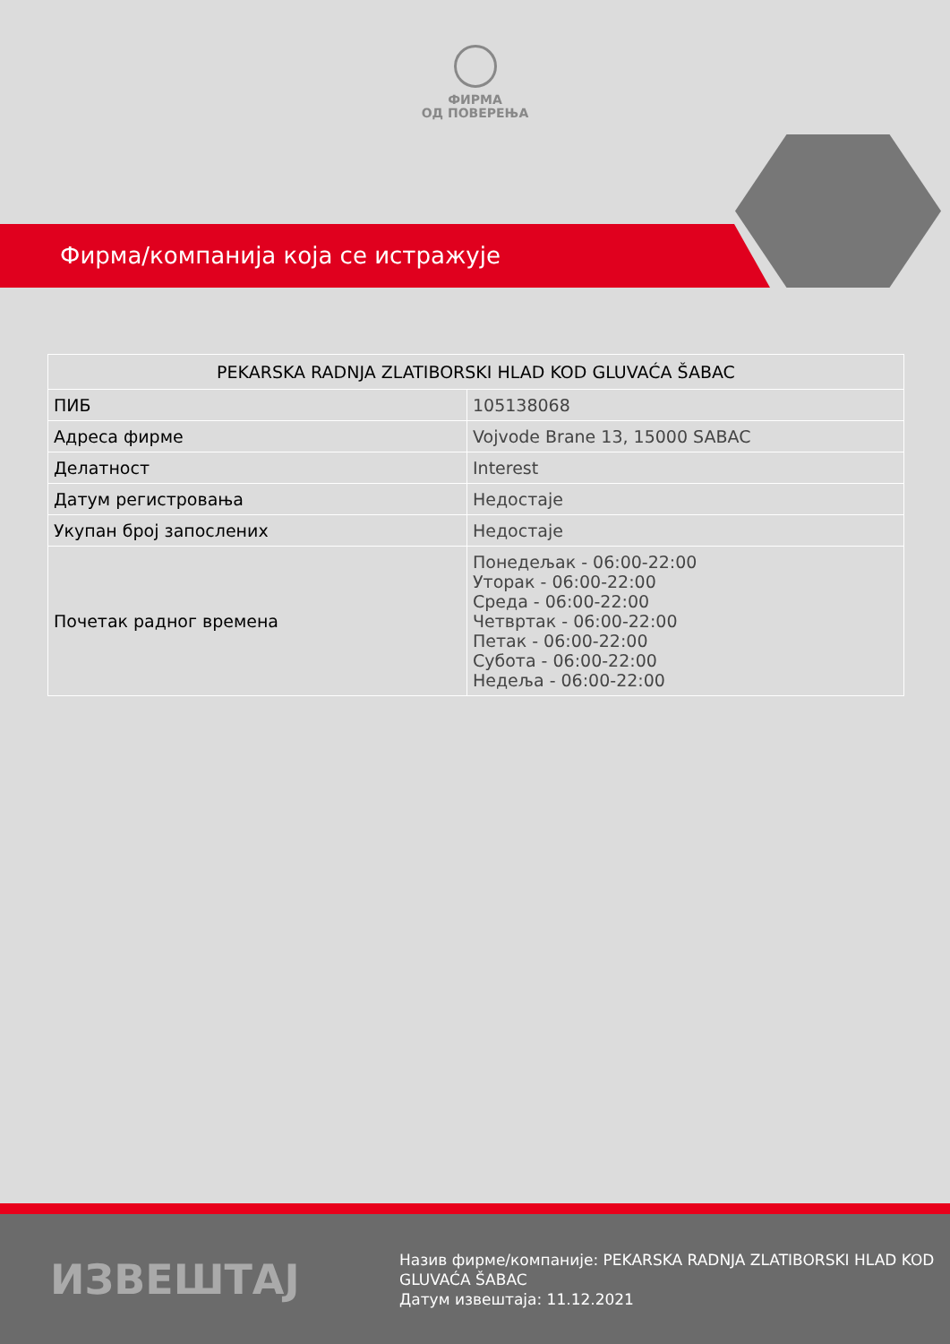ФИРМА
ОД ПОВЕРЕЊА
Фирма/компанија која се истражује
| PEKARSKA RADNJA ZLATIBORSKI HLAD KOD GLUVAĆA ŠABAC | |
| --- | --- |
| ПИБ | 105138068 |
| Адреса фирме | Vojvode Brane 13, 15000 SABAC |
| Делатност | Interest |
| Датум регистровања | Недостаје |
| Укупан број запослених | Недостаје |
| Почетак радног времена | Понедељак - 06:00-22:00 Уторак - 06:00-22:00 Среда - 06:00-22:00 Четвртак - 06:00-22:00 Петак - 06:00-22:00 Субота - 06:00-22:00 Недеља - 06:00-22:00 |
ИЗВЕШТАЈ
Назив фирме/компаније: PEKARSKA RADNJA ZLATIBORSKI HLAD KOD GLUVAĆA ŠABAC
Датум извештаја: 11.12.2021